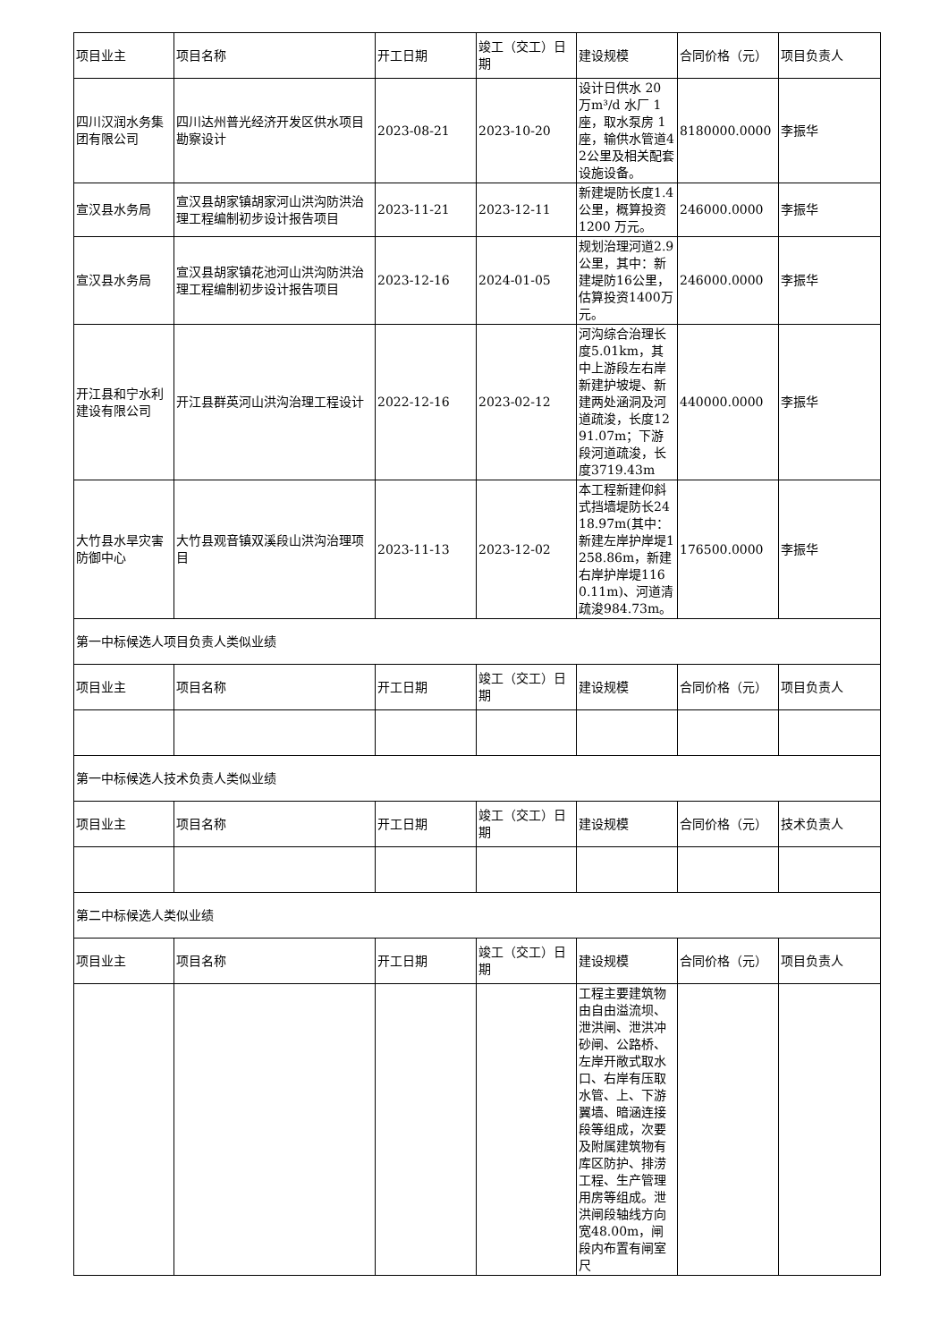| 项目业主 | 项目名称 | 开工日期 | 竣工（交工）日期 | 建设规模 | 合同价格（元） | 项目负责人 |
| 四川汉润水务集团有限公司 | 四川达州普光经济开发区供水项目勘察设计 | 2023-08-21 | 2023-10-20 | 设计日供水 20 万m³/d 水厂 1 座，取水泵房 1 座，输供水管道42公里及相关配套设施设备。 | 8180000.0000 | 李振华 |
| 宣汉县水务局 | 宣汉县胡家镇胡家河山洪沟防洪治理工程编制初步设计报告项目 | 2023-11-21 | 2023-12-11 | 新建堤防长度1.4公里，概算投资 1200 万元。 | 246000.0000 | 李振华 |
| 宣汉县水务局 | 宣汉县胡家镇花池河山洪沟防洪治理工程编制初步设计报告项目 | 2023-12-16 | 2024-01-05 | 规划治理河道2.9公里，其中：新建堤防16公里，估算投资1400万元。 | 246000.0000 | 李振华 |
| 开江县和宁水利建设有限公司 | 开江县群英河山洪沟治理工程设计 | 2022-12-16 | 2023-02-12 | 河沟综合治理长度5.01km，其中上游段左右岸新建护坡堤、新建两处涵洞及河道疏浚，长度1291.07m；下游段河道疏浚，长度3719.43m | 440000.0000 | 李振华 |
| 大竹县水旱灾害防御中心 | 大竹县观音镇双溪段山洪沟治理项目 | 2023-11-13 | 2023-12-02 | 本工程新建仰斜式挡墙堤防长2418.97m(其中：新建左岸护岸堤1258.86m，新建右岸护岸堤1160.11m)、河道清疏浚984.73m。 | 176500.0000 | 李振华 |
| 第一中标候选人项目负责人类似业绩 | | | | | | |
| 项目业主 | 项目名称 | 开工日期 | 竣工（交工）日期 | 建设规模 | 合同价格（元） | 项目负责人 |
| 第一中标候选人技术负责人类似业绩 | | | | | | |
| 项目业主 | 项目名称 | 开工日期 | 竣工（交工）日期 | 建设规模 | 合同价格（元） | 技术负责人 |
| 第二中标候选人类似业绩 | | | | | | |
| 项目业主 | 项目名称 | 开工日期 | 竣工（交工）日期 | 建设规模 | 合同价格（元） | 项目负责人 |
| | | | | 工程主要建筑物由自由溢流坝、泄洪闸、泄洪冲砂闸、公路桥、左岸开敞式取水口、右岸有压取水管、上、下游翼墙、暗涵连接段等组成，次要及附属建筑物有库区防护、排涝工程、生产管理用房等组成。泄洪闸段轴线方向宽48.00m，闸段内布置有闸室尺 | | |